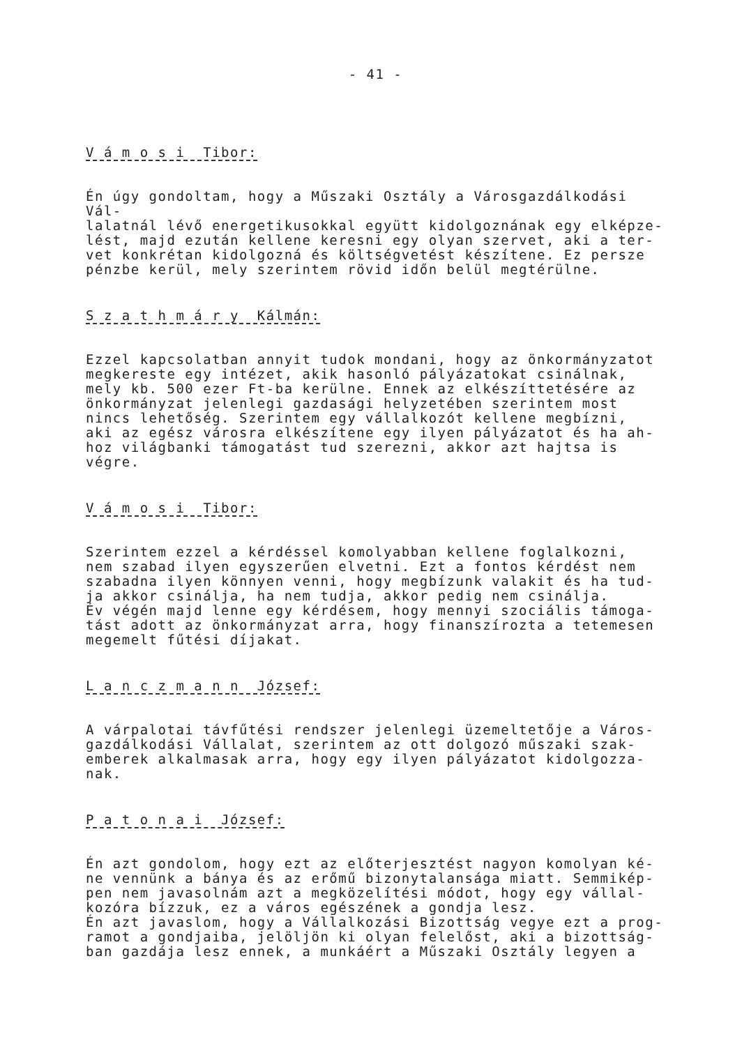- 41 -
V á m o s i Tibor:
Én úgy gondoltam, hogy a Műszaki Osztály a Városgazdálkodási Vál- lalatnál lévő energetikusokkal együtt kidolgoznának egy elképze- lést, majd ezután kellene keresni egy olyan szervet, aki a ter- vet konkrétan kidolgozná és költségvetést készítene. Ez persze pénzbe kerül, mely szerintem rövid időn belül megtérülne.
S z a t h m á r y Kálmán:
Ezzel kapcsolatban annyit tudok mondani, hogy az önkormányzatot megkereste egy intézet, akik hasonló pályázatokat csinálnak, mely kb. 500 ezer Ft-ba kerülne. Ennek az elkészíttetésére az önkormányzat jelenlegi gazdasági helyzetében szerintem most nincs lehetőség. Szerintem egy vállalkozót kellene megbízni, aki az egész városra elkészítene egy ilyen pályázatot és ha ah- hoz világbanki támogatást tud szerezni, akkor azt hajtsa is végre.
V á m o s i Tibor:
Szerintem ezzel a kérdéssel komolyabban kellene foglalkozni, nem szabad ilyen egyszerűen elvetni. Ezt a fontos kérdést nem szabadna ilyen könnyen venni, hogy megbízunk valakit és ha tud- ja akkor csinálja, ha nem tudja, akkor pedig nem csinálja. Év végén majd lenne egy kérdésem, hogy mennyi szociális támoga- tást adott az önkormányzat arra, hogy finanszírozta a tetemesen megemelt fűtési díjakat.
L a n c z m a n n József:
A várpalotai távfűtési rendszer jelenlegi üzemeltetője a Város- gazdálkodási Vállalat, szerintem az ott dolgozó műszaki szak- emberek alkalmasak arra, hogy egy ilyen pályázatot kidolgozza- nak.
P a t o n a i József:
Én azt gondolom, hogy ezt az előterjesztést nagyon komolyan ké- ne vennünk a bánya és az erőmű bizonytalansága miatt. Semmikép- pen nem javasolnám azt a megközelítési módot, hogy egy vállal- kozóra bízzuk, ez a város egészének a gondja lesz. Én azt javaslom, hogy a Vállalkozási Bizottság vegye ezt a prog- ramot a gondjaiba, jelöljön ki olyan felelőst, aki a bizottság- ban gazdája lesz ennek, a munkáért a Műszaki Osztály legyen a